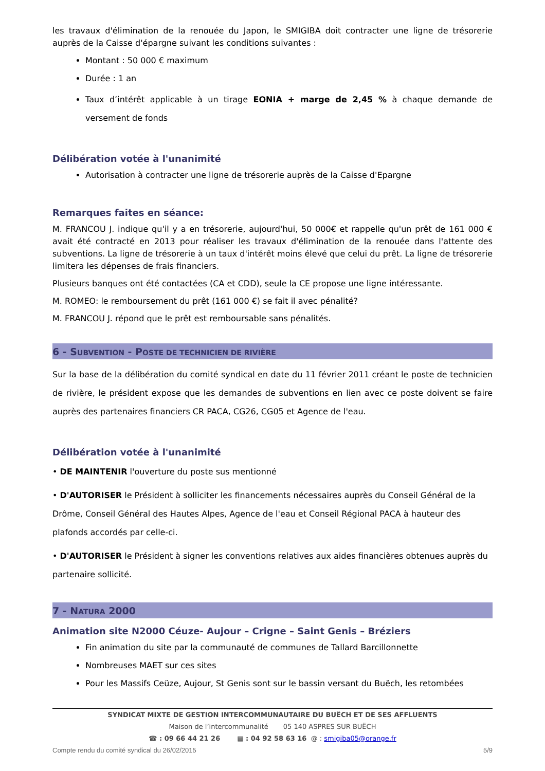les travaux d'élimination de la renouée du Japon, le SMIGIBA doit contracter une ligne de trésorerie auprès de la Caisse d'épargne suivant les conditions suivantes :
Montant : 50 000 € maximum
Durée : 1 an
Taux d’intérêt applicable à un tirage EONIA + marge de 2,45 % à chaque demande de versement de fonds
Délibération votée à l'unanimité
Autorisation à contracter une ligne de trésorerie auprès de la Caisse d'Epargne
Remarques faites en séance:
M. FRANCOU J. indique qu'il y a en trésorerie, aujourd'hui, 50 000€ et rappelle qu'un prêt de 161 000 € avait été contracté en 2013 pour réaliser les travaux d'élimination de la renouée dans l'attente des subventions. La ligne de trésorerie à un taux d'intérêt moins élevé que celui du prêt. La ligne de trésorerie limitera les dépenses de frais financiers.
Plusieurs banques ont été contactées (CA et CDD), seule la CE propose une ligne intéressante.
M. ROMEO: le remboursement du prêt (161 000 €) se fait il avec pénalité?
M. FRANCOU J. répond que le prêt est remboursable sans pénalités.
6 - SUBVENTION - POSTE DE TECHNICIEN DE RIVIÈRE
Sur la base de la délibération du comité syndical en date du 11 février 2011 créant le poste de technicien de rivière, le président expose que les demandes de subventions en lien avec ce poste doivent se faire auprès des partenaires financiers CR PACA, CG26, CG05 et Agence de l'eau.
Délibération votée à l'unanimité
• DE MAINTENIR l'ouverture du poste sus mentionné
• D'AUTORISER le Président à solliciter les financements nécessaires auprès du Conseil Général de la Drôme, Conseil Général des Hautes Alpes, Agence de l'eau et Conseil Régional PACA à hauteur des plafonds accordés par celle-ci.
• D'AUTORISER le Président à signer les conventions relatives aux aides financières obtenues auprès du partenaire sollicité.
7 - NATURA 2000
Animation site N2000 Céuze- Aujour – Crigne – Saint Genis – Bréziers
Fin animation du site par la communauté de communes de Tallard Barcillonnette
Nombreuses MAET sur ces sites
Pour les Massifs Ceüze, Aujour, St Genis sont sur le bassin versant du Buëch, les retombées
SYNDICAT MIXTE DE GESTION INTERCOMMUNAUTAIRE DU BUËCH ET DE SES AFFLUENTS
Maison de l’intercommunalité 05 140 ASPRES SUR BUËCH
☎ : 09 66 44 21 26 ▦ : 04 92 58 63 16 @ : smigiba05@orange.fr
Compte rendu du comité syndical du 26/02/2015 5/9